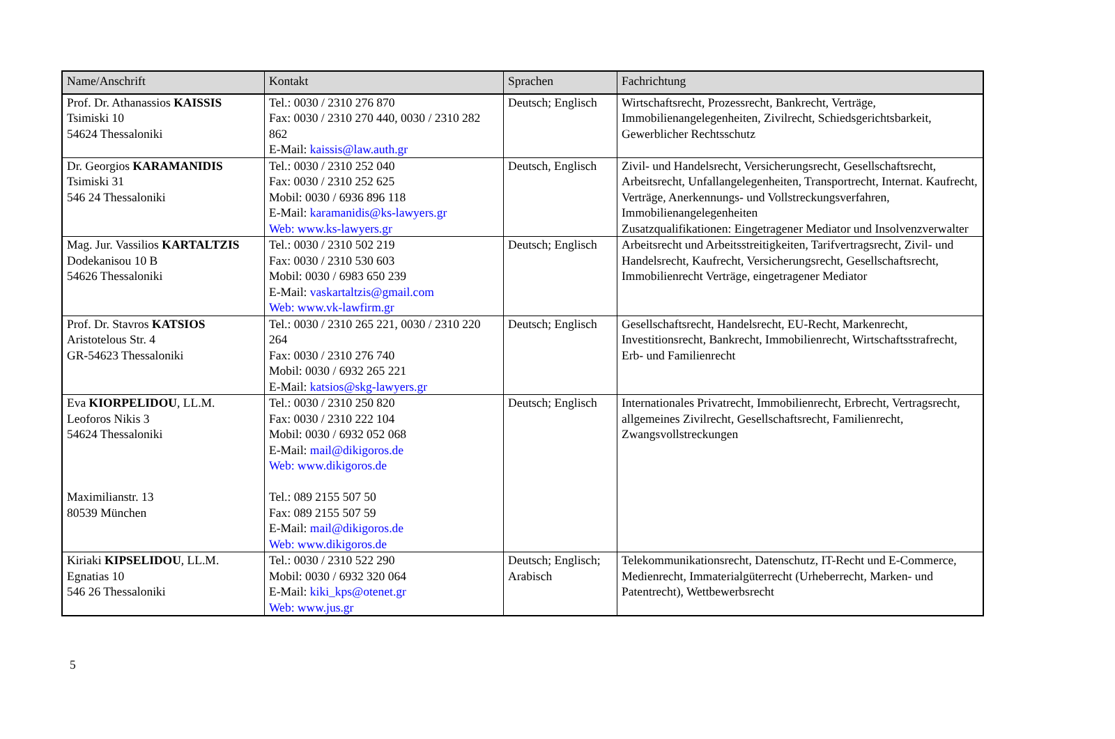| Name/Anschrift | Kontakt | Sprachen | Fachrichtung |
| --- | --- | --- | --- |
| Prof. Dr. Athanassios KAISSIS Tsimiski 10 54624 Thessaloniki | Tel.: 0030 / 2310 276 870 Fax: 0030 / 2310 270 440, 0030 / 2310 282 862 E-Mail: kaissis@law.auth.gr | Deutsch; Englisch | Wirtschaftsrecht, Prozessrecht, Bankrecht, Verträge, Immobilienangelegenheiten, Zivilrecht, Schiedsgerichtsbarkeit, Gewerblicher Rechtsschutz |
| Dr. Georgios KARAMANIDIS Tsimiski 31 546 24 Thessaloniki | Tel.: 0030 / 2310 252 040 Fax: 0030 / 2310 252 625 Mobil: 0030 / 6936 896 118 E-Mail: karamanidis@ks-lawyers.gr Web: www.ks-lawyers.gr | Deutsch, Englisch | Zivil- und Handelsrecht, Versicherungsrecht, Gesellschaftsrecht, Arbeitsrecht, Unfallangelegenheiten, Transportrecht, Internat. Kaufrecht, Verträge, Anerkennungs- und Vollstreckungsverfahren, Immobilienangelegenheiten Zusatzqualifikationen: Eingetragener Mediator und Insolvenzverwalter |
| Mag. Jur. Vassilios KARTALTZIS Dodekanisou 10 B 54626 Thessaloniki | Tel.: 0030 / 2310 502 219 Fax: 0030 / 2310 530 603 Mobil: 0030 / 6983 650 239 E-Mail: vaskartaltzis@gmail.com Web: www.vk-lawfirm.gr | Deutsch; Englisch | Arbeitsrecht und Arbeitsstreitigkeiten, Tarifvertragsrecht, Zivil- und Handelsrecht, Kaufrecht, Versicherungsrecht, Gesellschaftsrecht, Immobilienrecht Verträge, eingetragener Mediator |
| Prof. Dr. Stavros KATSIOS Aristotelous Str. 4 GR-54623 Thessaloniki | Tel.: 0030 / 2310 265 221, 0030 / 2310 220 264 Fax: 0030 / 2310 276 740 Mobil: 0030 / 6932 265 221 E-Mail: katsios@skg-lawyers.gr | Deutsch; Englisch | Gesellschaftsrecht, Handelsrecht, EU-Recht, Markenrecht, Investitionsrecht, Bankrecht, Immobilienrecht, Wirtschaftsstrafrecht, Erb- und Familienrecht |
| Eva KIORPELIDOU , LL.M. Leoforos Nikis 3 54624 Thessaloniki Maximilianstr. 13 80539 München | Tel.: 0030 / 2310 250 820 Fax: 0030 / 2310 222 104 Mobil: 0030 / 6932 052 068 E-Mail: mail@dikigoros.de Web: www.dikigoros.de Tel.: 089 2155 507 50 Fax: 089 2155 507 59 E-Mail: mail@dikigoros.de Web: www.dikigoros.de | Deutsch; Englisch | Internationales Privatrecht, Immobilienrecht, Erbrecht, Vertragsrecht, allgemeines Zivilrecht, Gesellschaftsrecht, Familienrecht, Zwangsvollstreckungen |
| Kiriaki KIPSELIDOU , LL.M. Egnatias 10 546 26 Thessaloniki | Tel.: 0030 / 2310 522 290 Mobil: 0030 / 6932 320 064 E-Mail: kiki_kps@otenet.gr Web: www.jus.gr | Deutsch; Englisch; Arabisch | Telekommunikationsrecht, Datenschutz, IT-Recht und E-Commerce, Medienrecht, Immaterialgüterrecht (Urheberrecht, Marken- und Patentrecht), Wettbewerbsrecht |
5